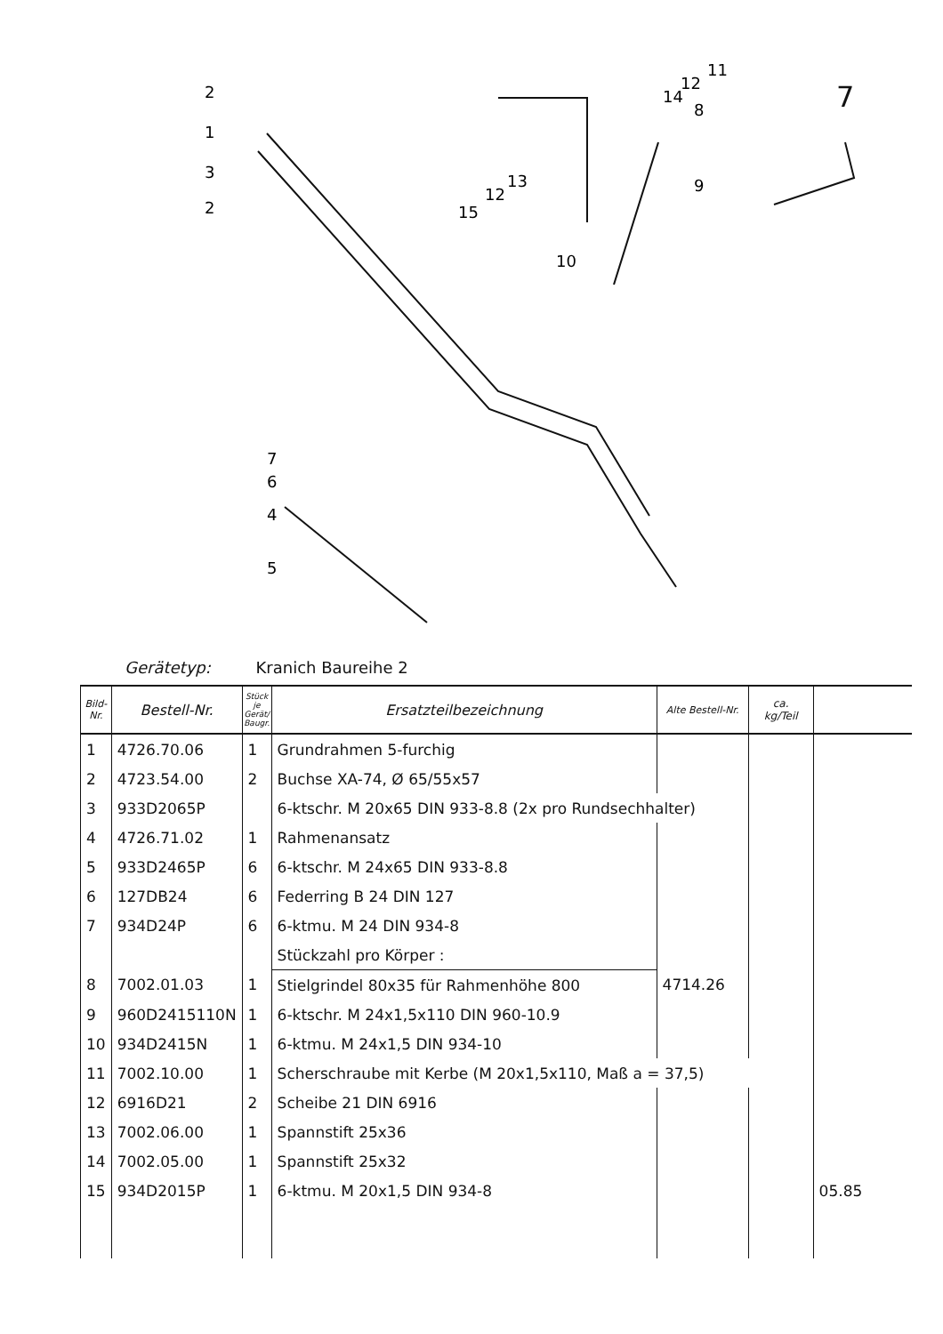2
1
3
2
8
14
12
11
9
13
12
15
10
7
6
4
5
7
Gerätetyp: Kranich Baureihe 2
| Bild- Nr. | Bestell-Nr. | Stück je Gerät/ Baugr. | Ersatzteilbezeichnung | Alte Bestell-Nr. | ca. kg/Teil | |
| --- | --- | --- | --- | --- | --- | --- |
| 1 | 4726.70.06 | 1 | Grundrahmen 5-furchig | | | |
| 2 | 4723.54.00 | 2 | Buchse XA-74, Ø 65/55x57 | | | |
| 3 | 933D2065P | | 6-ktschr. M 20x65 DIN 933-8.8 (2x pro Rundsechhalter) | | | |
| 4 | 4726.71.02 | 1 | Rahmenansatz | | | |
| 5 | 933D2465P | 6 | 6-ktschr. M 24x65 DIN 933-8.8 | | | |
| 6 | 127DB24 | 6 | Federring B 24 DIN 127 | | | |
| 7 | 934D24P | 6 | 6-ktmu. M 24 DIN 934-8 | | | |
| | | | Stückzahl pro Körper : | | | |
| 8 | 7002.01.03 | 1 | Stielgrindel 80x35 für Rahmenhöhe 800 | 4714.26 | | |
| 9 | 960D2415110N | 1 | 6-ktschr. M 24x1,5x110 DIN 960-10.9 | | | |
| 10 | 934D2415N | 1 | 6-ktmu. M 24x1,5 DIN 934-10 | | | |
| 11 | 7002.10.00 | 1 | Scherschraube mit Kerbe (M 20x1,5x110, Maß a = 37,5) | | | |
| 12 | 6916D21 | 2 | Scheibe 21 DIN 6916 | | | |
| 13 | 7002.06.00 | 1 | Spannstift 25x36 | | | |
| 14 | 7002.05.00 | 1 | Spannstift 25x32 | | | |
| 15 | 934D2015P | 1 | 6-ktmu. M 20x1,5 DIN 934-8 | | | 05.85 |